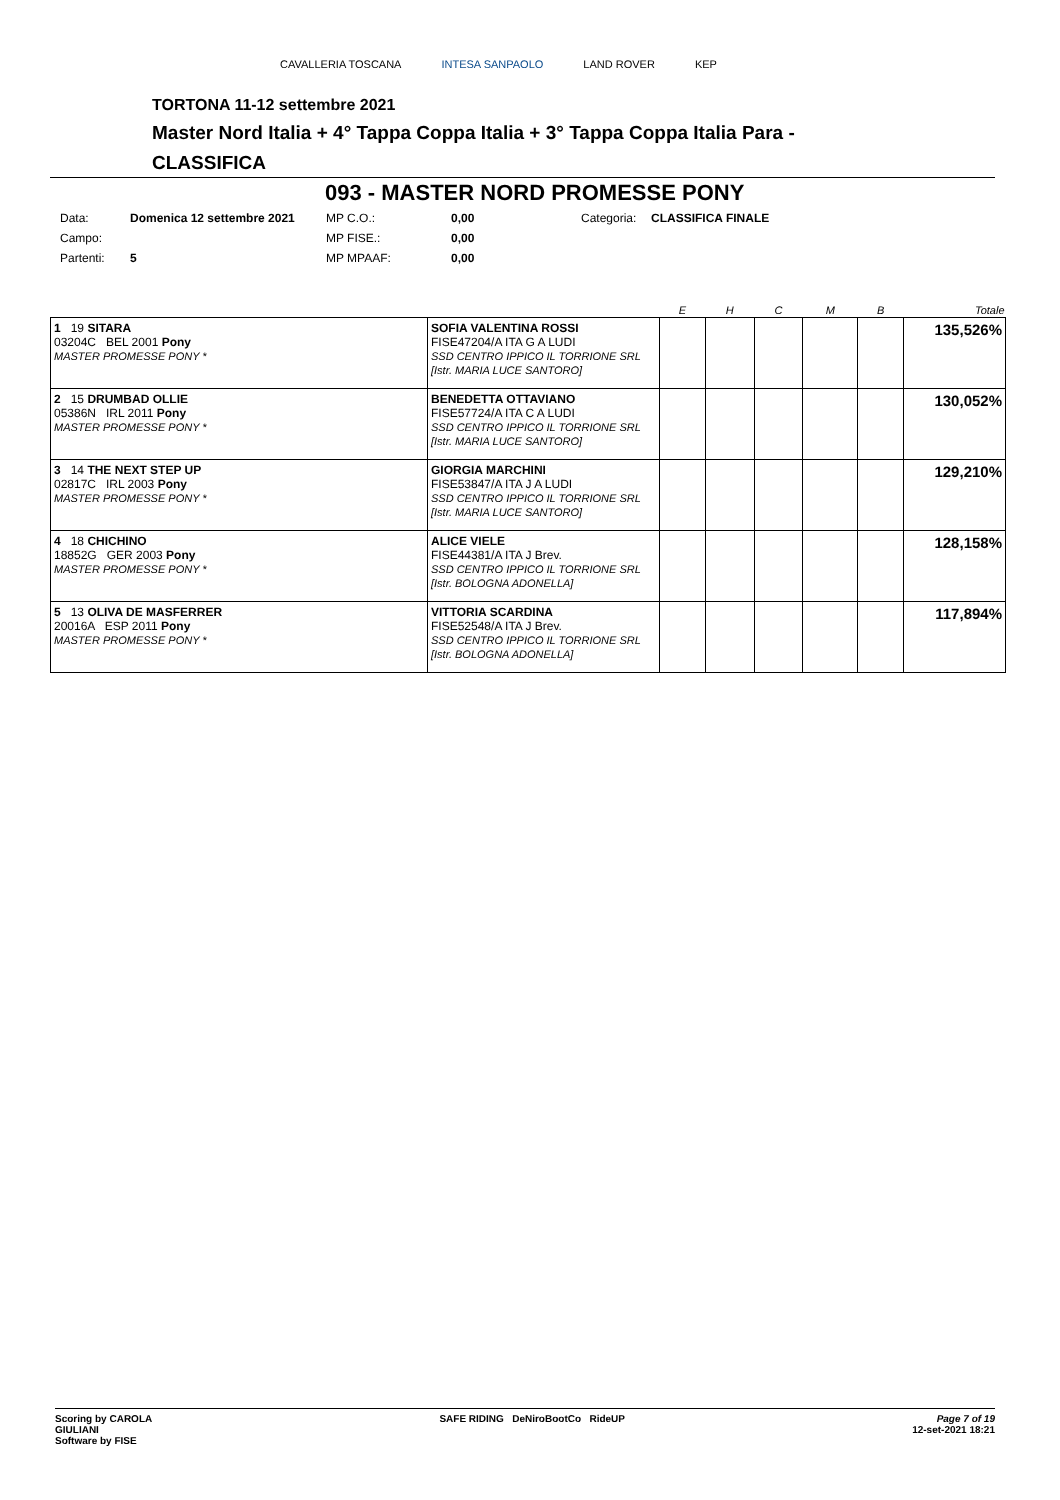CAVALLERIA TOSCANA INTESA SANPAOLO LAND ROVER KEP
TORTONA 11-12 settembre 2021
Master Nord Italia + 4° Tappa Coppa Italia + 3° Tappa Coppa Italia Para -
CLASSIFICA
093 - MASTER NORD PROMESSE PONY
| Data: | Domenica 12 settembre 2021 | MP C.O.: | 0,00 | Categoria: | CLASSIFICA FINALE |
| Campo: | | MP FISE.: | 0,00 | | |
| Partenti: | 5 | MP MPAAF: | 0,00 | | |
| | | E | H | C | M | B | Totale |
| --- | --- | --- | --- | --- | --- | --- | --- |
| 1 19 SITARA 03204C BEL 2001 Pony MASTER PROMESSE PONY * | SOFIA VALENTINA ROSSI FISE47204/A ITA G A LUDI SSD CENTRO IPPICO IL TORRIONE SRL [Istr. MARIA LUCE SANTORO] | | | | | | 135,526% |
| 2 15 DRUMBAD OLLIE 05386N IRL 2011 Pony MASTER PROMESSE PONY * | BENEDETTA OTTAVIANO FISE57724/A ITA C A LUDI SSD CENTRO IPPICO IL TORRIONE SRL [Istr. MARIA LUCE SANTORO] | | | | | | 130,052% |
| 3 14 THE NEXT STEP UP 02817C IRL 2003 Pony MASTER PROMESSE PONY * | GIORGIA MARCHINI FISE53847/A ITA J A LUDI SSD CENTRO IPPICO IL TORRIONE SRL [Istr. MARIA LUCE SANTORO] | | | | | | 129,210% |
| 4 18 CHICHINO 18852G GER 2003 Pony MASTER PROMESSE PONY * | ALICE VIELE FISE44381/A ITA J Brev. SSD CENTRO IPPICO IL TORRIONE SRL [Istr. BOLOGNA ADONELLA] | | | | | | 128,158% |
| 5 13 OLIVA DE MASFERRER 20016A ESP 2011 Pony MASTER PROMESSE PONY * | VITTORIA SCARDINA FISE52548/A ITA J Brev. SSD CENTRO IPPICO IL TORRIONE SRL [Istr. BOLOGNA ADONELLA] | | | | | | 117,894% |
Scoring by CAROLA
GIULIANI
Software by FISE
SAFE RIDING DeNiroBootCo RideUP
Page 7 of 19
12-set-2021 18:21